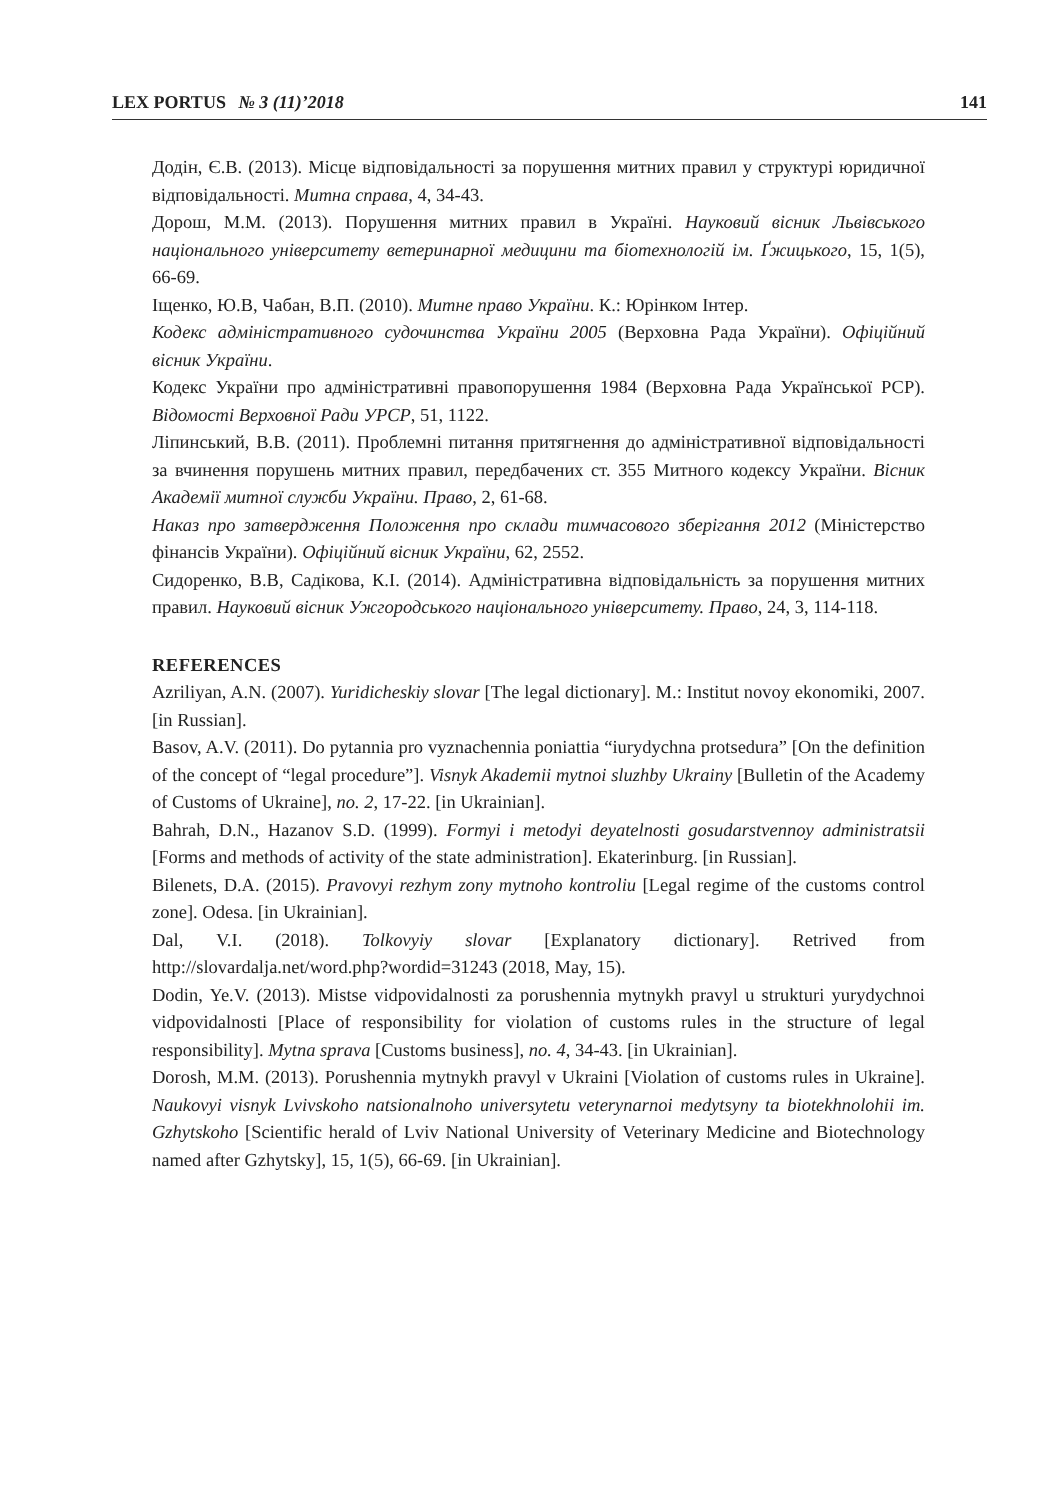LEX PORTUS № 3 (11)’2018 141
Додін, Є.В. (2013). Місце відповідальності за порушення митних правил у структурі юридичної відповідальності. Митна справа, 4, 34-43.
Дорош, М.М. (2013). Порушення митних правил в Україні. Науковий вісник Львівського національного університету ветеринарної медицини та біотехнологій ім. Ґжицького, 15, 1(5), 66-69.
Іщенко, Ю.В, Чабан, В.П. (2010). Митне право України. К.: Юрінком Інтер.
Кодекс адміністративного судочинства України 2005 (Верховна Рада України). Офіційний вісник України.
Кодекс України про адміністративні правопорушення 1984 (Верховна Рада Української РСР). Відомості Верховної Ради УРСР, 51, 1122.
Ліпинський, В.В. (2011). Проблемні питання притягнення до адміністративної відповідальності за вчинення порушень митних правил, передбачених ст. 355 Митного кодексу України. Вісник Академії митної служби України. Право, 2, 61-68.
Наказ про затвердження Положення про склади тимчасового зберігання 2012 (Міністерство фінансів України). Офіційний вісник України, 62, 2552.
Сидоренко, В.В, Садікова, К.І. (2014). Адміністративна відповідальність за порушення митних правил. Науковий вісник Ужгородського національного університету. Право, 24, 3, 114-118.
REFERENCES
Azriliyan, A.N. (2007). Yuridicheskiy slovar [The legal dictionary]. M.: Institut novoy ekonomiki, 2007. [in Russian].
Basov, A.V. (2011). Do pytannia pro vyznachennia poniattia “iurydychna protsedura” [On the definition of the concept of “legal procedure”]. Visnyk Akademii mytnoi sluzhby Ukrainy [Bulletin of the Academy of Customs of Ukraine], no. 2, 17-22. [in Ukrainian].
Bahrah, D.N., Hazanov S.D. (1999). Formyi i metodyi deyatelnosti gosudarstvennoy administratsii [Forms and methods of activity of the state administration]. Ekaterinburg. [in Russian].
Bilenets, D.A. (2015). Pravovyi rezhym zony mytnoho kontroliu [Legal regime of the customs control zone]. Odesa. [in Ukrainian].
Dal, V.I. (2018). Tolkovyiy slovar [Explanatory dictionary]. Retrived from http://slovardalja.net/word.php?wordid=31243 (2018, May, 15).
Dodin, Ye.V. (2013). Mistse vidpovidalnosti za porushennia mytnykh pravyl u strukturi yurydychnoi vidpovidalnosti [Place of responsibility for violation of customs rules in the structure of legal responsibility]. Mytna sprava [Customs business], no. 4, 34-43. [in Ukrainian].
Dorosh, M.M. (2013). Porushennia mytnykh pravyl v Ukraini [Violation of customs rules in Ukraine]. Naukovyi visnyk Lvivskoho natsionalnoho universytetu veterynarnoi medytsyny ta biotekhnolohii im. Gzhytskoho [Scientific herald of Lviv National University of Veterinary Medicine and Biotechnology named after Gzhytsky], 15, 1(5), 66-69. [in Ukrainian].